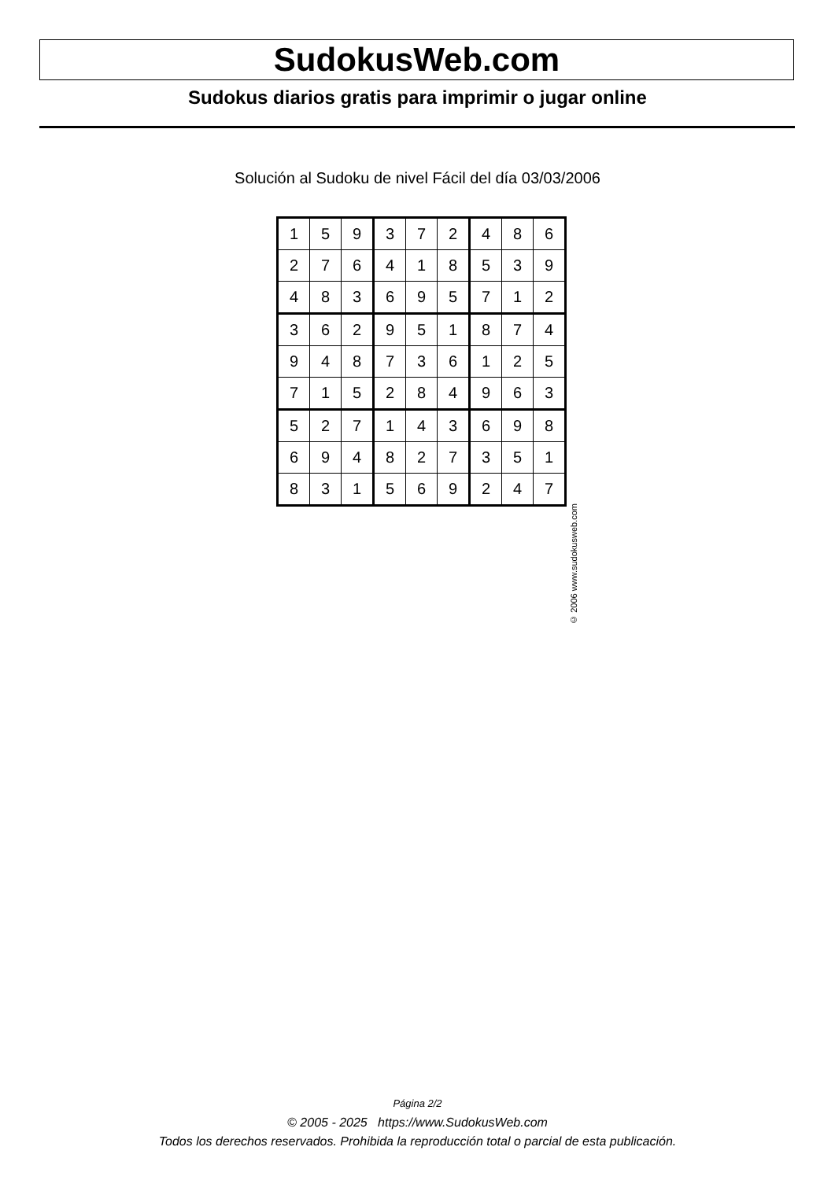SudokusWeb.com
Sudokus diarios gratis para imprimir o jugar online
Solución al Sudoku de nivel Fácil del día 03/03/2006
| 1 | 5 | 9 | 3 | 7 | 2 | 4 | 8 | 6 |
| 2 | 7 | 6 | 4 | 1 | 8 | 5 | 3 | 9 |
| 4 | 8 | 3 | 6 | 9 | 5 | 7 | 1 | 2 |
| 3 | 6 | 2 | 9 | 5 | 1 | 8 | 7 | 4 |
| 9 | 4 | 8 | 7 | 3 | 6 | 1 | 2 | 5 |
| 7 | 1 | 5 | 2 | 8 | 4 | 9 | 6 | 3 |
| 5 | 2 | 7 | 1 | 4 | 3 | 6 | 9 | 8 |
| 6 | 9 | 4 | 8 | 2 | 7 | 3 | 5 | 1 |
| 8 | 3 | 1 | 5 | 6 | 9 | 2 | 4 | 7 |
© 2006 www.sudokusweb.com
Página 2/2
© 2005 - 2025 https://www.SudokusWeb.com
Todos los derechos reservados. Prohibida la reproducción total o parcial de esta publicación.